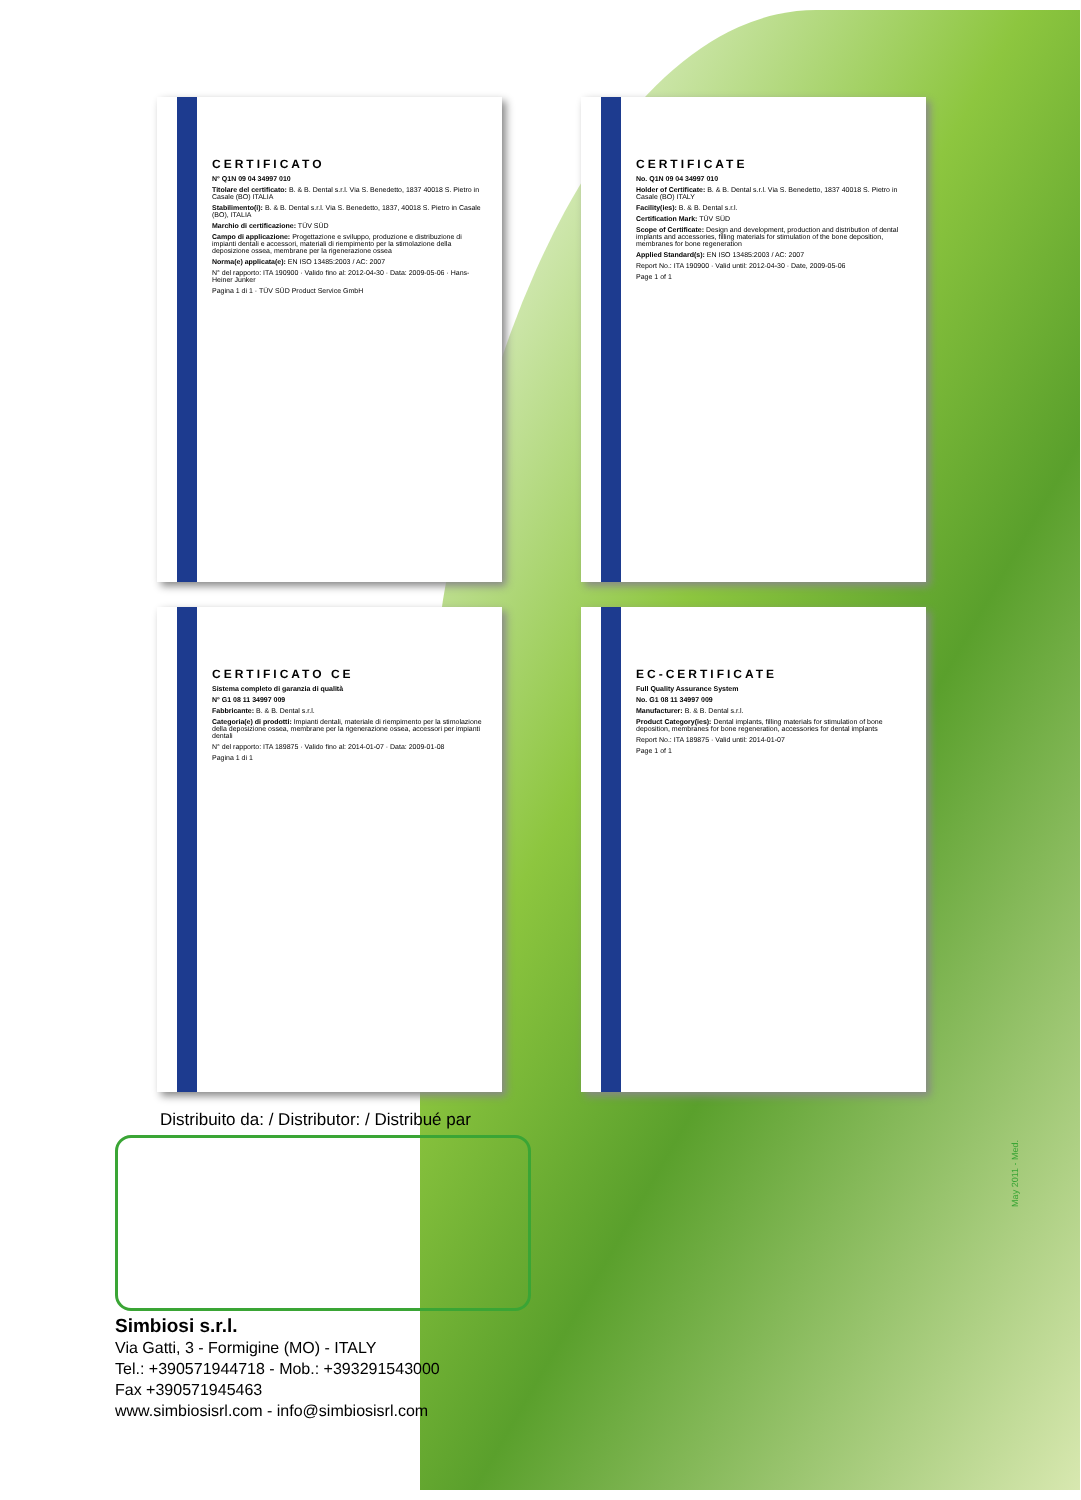CERTIFICATO
N° Q1N 09 04 34997 010
Titolare del certificato: B. & B. Dental s.r.l. Via S. Benedetto, 1837 40018 S. Pietro in Casale (BO) ITALIA
Stabilimento(i): B. & B. Dental s.r.l. Via S. Benedetto, 1837, 40018 S. Pietro in Casale (BO), ITALIA
Marchio di certificazione: TÜV SÜD
Campo di applicazione: Progettazione e sviluppo, produzione e distribuzione di impianti dentali e accessori, materiali di riempimento per la stimolazione della deposizione ossea, membrane per la rigenerazione ossea
Norma(e) applicata(e): EN ISO 13485:2003 / AC: 2007
N° del rapporto: ITA 190900 · Valido fino al: 2012-04-30 · Data: 2009-05-06 · Hans-Heiner Junker
Pagina 1 di 1 · TÜV SÜD Product Service GmbH
CERTIFICATE
No. Q1N 09 04 34997 010
Holder of Certificate: B. & B. Dental s.r.l. Via S. Benedetto, 1837 40018 S. Pietro in Casale (BO) ITALY
Facility(ies): B. & B. Dental s.r.l.
Certification Mark: TÜV SÜD
Scope of Certificate: Design and development, production and distribution of dental implants and accessories, filling materials for stimulation of the bone deposition, membranes for bone regeneration
Applied Standard(s): EN ISO 13485:2003 / AC: 2007
Report No.: ITA 190900 · Valid until: 2012-04-30 · Date, 2009-05-06
Page 1 of 1
CERTIFICATO CE
Sistema completo di garanzia di qualità
N° G1 08 11 34997 009
Fabbricante: B. & B. Dental s.r.l.
Categoria(e) di prodotti: Impianti dentali, materiale di riempimento per la stimolazione della deposizione ossea, membrane per la rigenerazione ossea, accessori per impianti dentali
N° del rapporto: ITA 189875 · Valido fino al: 2014-01-07 · Data: 2009-01-08
Pagina 1 di 1
EC-CERTIFICATE
Full Quality Assurance System
No. G1 08 11 34997 009
Manufacturer: B. & B. Dental s.r.l.
Product Category(ies): Dental implants, filling materials for stimulation of bone deposition, membranes for bone regeneration, accessories for dental implants
Report No.: ITA 189875 · Valid until: 2014-01-07
Page 1 of 1
Distribuito da: / Distributor: / Distribué par
Simbiosi s.r.l.
Via Gatti, 3 - Formigine (MO) - ITALY
Tel.: +390571944718 - Mob.: +393291543000
Fax +390571945463
www.simbiosisrl.com - info@simbiosisrl.com
May 2011 - Med.